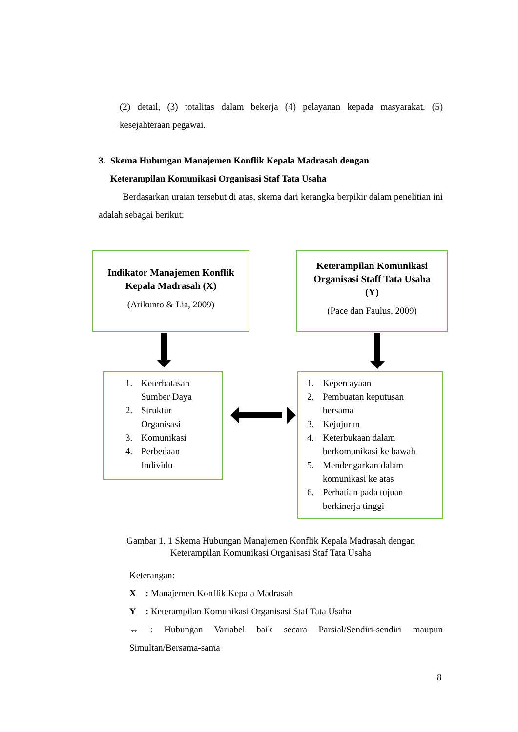(2) detail, (3) totalitas dalam bekerja (4) pelayanan kepada masyarakat, (5) kesejahteraan pegawai.
3. Skema Hubungan Manajemen Konflik Kepala Madrasah dengan
Keterampilan Komunikasi Organisasi Staf Tata Usaha
Berdasarkan uraian tersebut di atas, skema dari kerangka berpikir dalam penelitian ini adalah sebagai berikut:
Indikator Manajemen Konflik
Kepala Madrasah (X)
(Arikunto & Lia, 2009)
Keterampilan Komunikasi
Organisasi Staff Tata Usaha
(Y)
(Pace dan Faulus, 2009)
1. Keterbatasan
Sumber Daya
2. Struktur
Organisasi
3. Komunikasi
4. Perbedaan
Individu
1. Kepercayaan
2. Pembuatan keputusan
bersama
3. Kejujuran
4. Keterbukaan dalam
berkomunikasi ke bawah
5. Mendengarkan dalam
komunikasi ke atas
6. Perhatian pada tujuan
berkinerja tinggi
Gambar 1. 1 Skema Hubungan Manajemen Konflik Kepala Madrasah dengan
Keterampilan Komunikasi Organisasi Staf Tata Usaha
Keterangan:
X : Manajemen Konflik Kepala Madrasah
Y : Keterampilan Komunikasi Organisasi Staf Tata Usaha
↔ : Hubungan Variabel baik secara Parsial/Sendiri-sendiri maupun Simultan/Bersama-sama
8